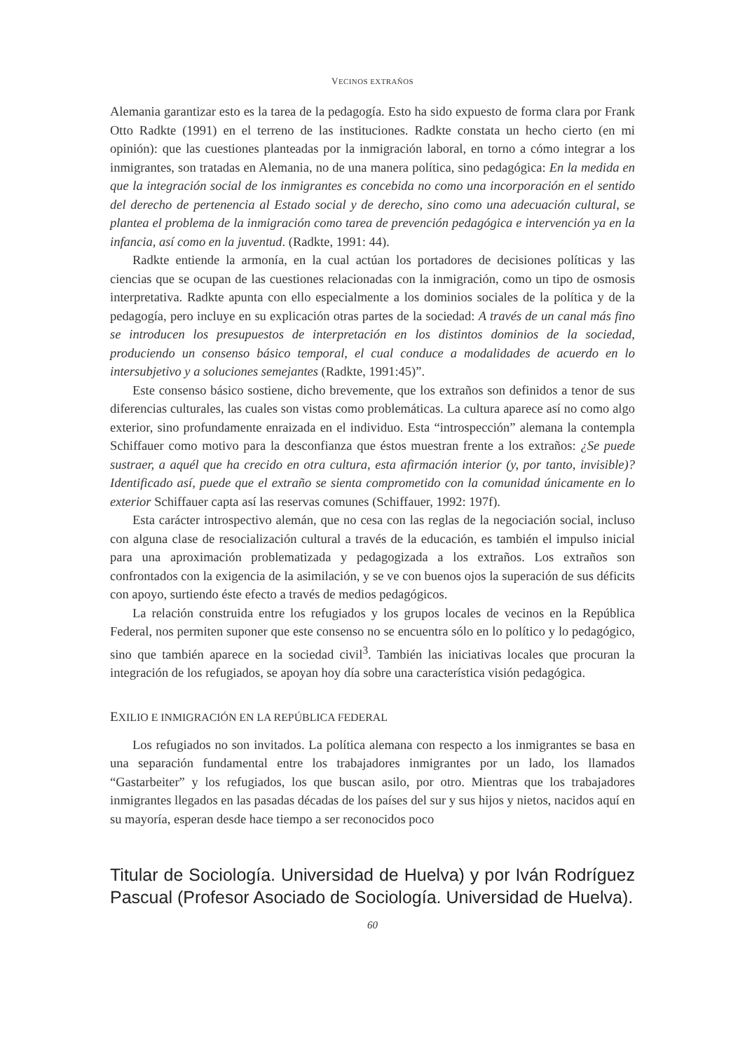VECINOS EXTRAÑOS
Alemania garantizar esto es la tarea de la pedagogía. Esto ha sido expuesto de forma clara por Frank Otto Radkte (1991) en el terreno de las instituciones. Radkte constata un hecho cierto (en mi opinión): que las cuestiones planteadas por la inmigración laboral, en torno a cómo integrar a los inmigrantes, son tratadas en Alemania, no de una manera política, sino pedagógica: En la medida en que la integración social de los inmigrantes es concebida no como una incorporación en el sentido del derecho de pertenencia al Estado social y de derecho, sino como una adecuación cultural, se plantea el problema de la inmigración como tarea de prevención pedagógica e intervención ya en la infancia, así como en la juventud. (Radkte, 1991: 44).
Radkte entiende la armonía, en la cual actúan los portadores de decisiones políticas y las ciencias que se ocupan de las cuestiones relacionadas con la inmigración, como un tipo de osmosis interpretativa. Radkte apunta con ello especialmente a los dominios sociales de la política y de la pedagogía, pero incluye en su explicación otras partes de la sociedad: A través de un canal más fino se introducen los presupuestos de interpretación en los distintos dominios de la sociedad, produciendo un consenso básico temporal, el cual conduce a modalidades de acuerdo en lo intersubjetivo y a soluciones semejantes (Radkte, 1991:45)”.
Este consenso básico sostiene, dicho brevemente, que los extraños son definidos a tenor de sus diferencias culturales, las cuales son vistas como problemáticas. La cultura aparece así no como algo exterior, sino profundamente enraizada en el individuo. Esta “introspección” alemana la contempla Schiffauer como motivo para la desconfianza que éstos muestran frente a los extraños: ¿Se puede sustraer, a aquél que ha crecido en otra cultura, esta afirmación interior (y, por tanto, invisible)? Identificado así, puede que el extraño se sienta comprometido con la comunidad únicamente en lo exterior Schiffauer capta así las reservas comunes (Schiffauer, 1992: 197f).
Esta carácter introspectivo alemán, que no cesa con las reglas de la negociación social, incluso con alguna clase de resocialización cultural a través de la educación, es también el impulso inicial para una aproximación problematizada y pedagogizada a los extraños. Los extraños son confrontados con la exigencia de la asimilación, y se ve con buenos ojos la superación de sus déficits con apoyo, surtiendo éste efecto a través de medios pedagógicos.
La relación construida entre los refugiados y los grupos locales de vecinos en la República Federal, nos permiten suponer que este consenso no se encuentra sólo en lo político y lo pedagógico, sino que también aparece en la sociedad civil<sup>3</sup>. También las iniciativas locales que procuran la integración de los refugiados, se apoyan hoy día sobre una característica visión pedagógica.
EXILIO E INMIGRACIÓN EN LA REPÚBLICA FEDERAL
Los refugiados no son invitados. La política alemana con respecto a los inmigrantes se basa en una separación fundamental entre los trabajadores inmigrantes por un lado, los llamados “Gastarbeiter” y los refugiados, los que buscan asilo, por otro. Mientras que los trabajadores inmigrantes llegados en las pasadas décadas de los países del sur y sus hijos y nietos, nacidos aquí en su mayoría, esperan desde hace tiempo a ser reconocidos poco
Titular de Sociología. Universidad de Huelva) y por Iván Rodríguez Pascual (Profesor Asociado de Sociología. Universidad de Huelva).
60